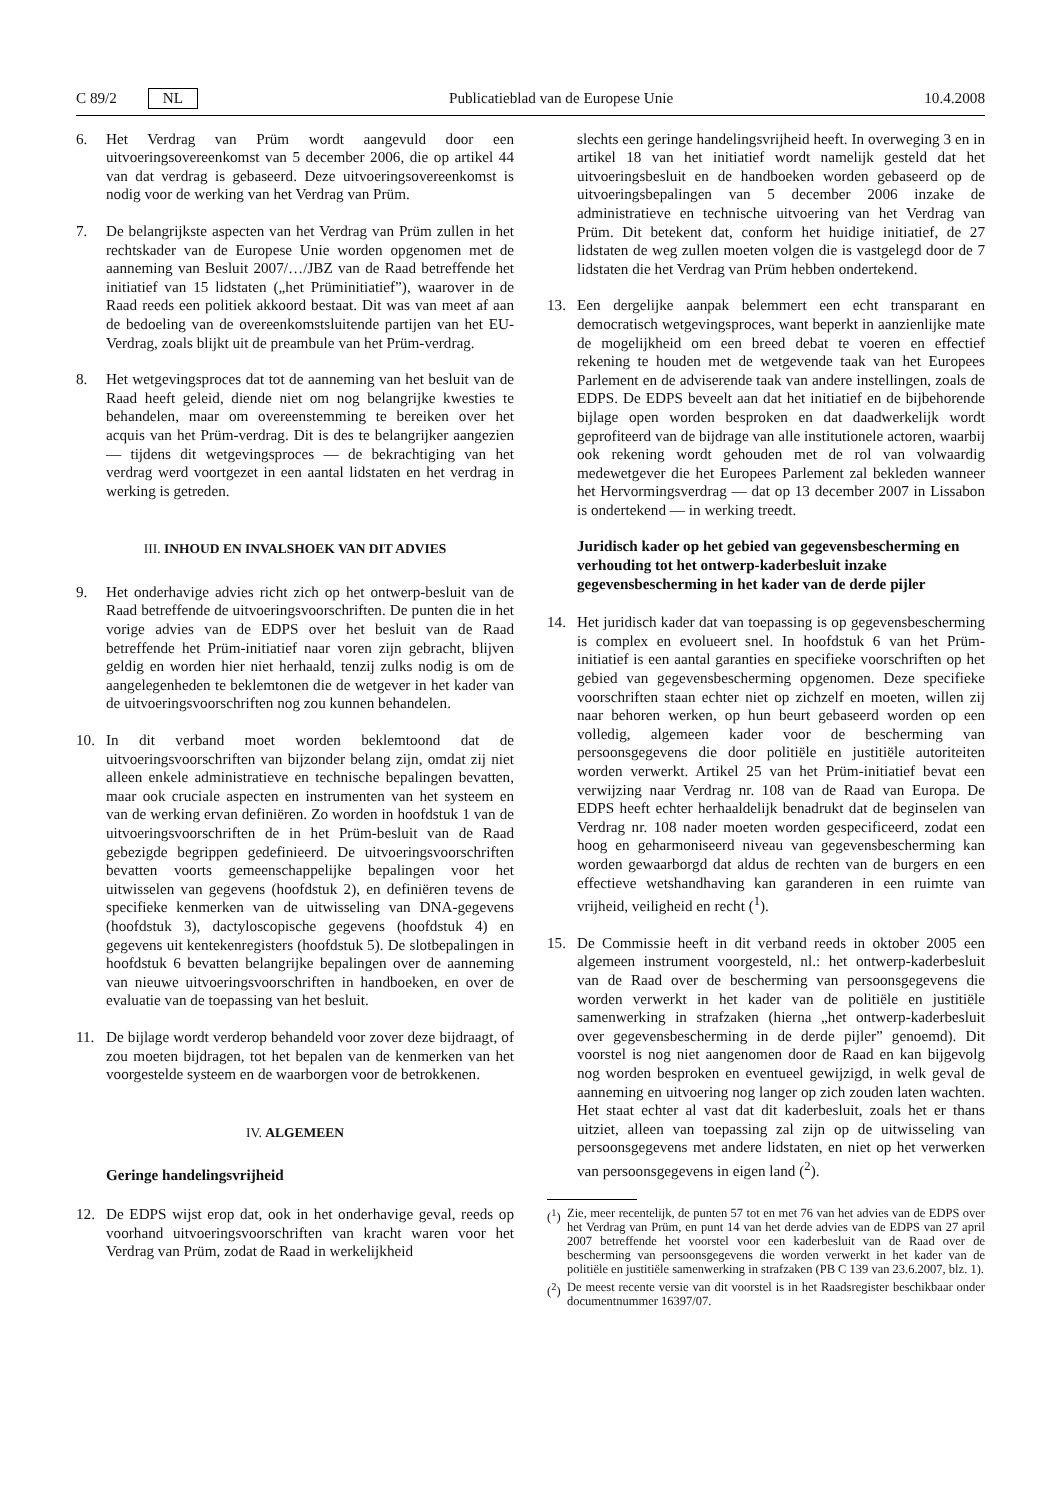C 89/2 NL Publicatieblad van de Europese Unie 10.4.2008
6. Het Verdrag van Prüm wordt aangevuld door een uitvoeringsovereenkomst van 5 december 2006, die op artikel 44 van dat verdrag is gebaseerd. Deze uitvoeringsovereenkomst is nodig voor de werking van het Verdrag van Prüm.
7. De belangrijkste aspecten van het Verdrag van Prüm zullen in het rechtskader van de Europese Unie worden opgenomen met de aanneming van Besluit 2007/…/JBZ van de Raad betreffende het initiatief van 15 lidstaten („het Prüminitiatief”), waarover in de Raad reeds een politiek akkoord bestaat. Dit was van meet af aan de bedoeling van de overeenkomstsluitende partijen van het EU-Verdrag, zoals blijkt uit de preambule van het Prüm-verdrag.
8. Het wetgevingsproces dat tot de aanneming van het besluit van de Raad heeft geleid, diende niet om nog belangrijke kwesties te behandelen, maar om overeenstemming te bereiken over het acquis van het Prüm-verdrag. Dit is des te belangrijker aangezien — tijdens dit wetgevingsproces — de bekrachtiging van het verdrag werd voortgezet in een aantal lidstaten en het verdrag in werking is getreden.
III. INHOUD EN INVALSHOEK VAN DIT ADVIES
9. Het onderhavige advies richt zich op het ontwerp-besluit van de Raad betreffende de uitvoeringsvoorschriften. De punten die in het vorige advies van de EDPS over het besluit van de Raad betreffende het Prüm-initiatief naar voren zijn gebracht, blijven geldig en worden hier niet herhaald, tenzij zulks nodig is om de aangelegenheden te beklemtonen die de wetgever in het kader van de uitvoeringsvoorschriften nog zou kunnen behandelen.
10. In dit verband moet worden beklemtoond dat de uitvoeringsvoorschriften van bijzonder belang zijn, omdat zij niet alleen enkele administratieve en technische bepalingen bevatten, maar ook cruciale aspecten en instrumenten van het systeem en van de werking ervan definiëren. Zo worden in hoofdstuk 1 van de uitvoeringsvoorschriften de in het Prüm-besluit van de Raad gebezigde begrippen gedefinieerd. De uitvoeringsvoorschriften bevatten voorts gemeenschappelijke bepalingen voor het uitwisselen van gegevens (hoofdstuk 2), en definiëren tevens de specifieke kenmerken van de uitwisseling van DNA-gegevens (hoofdstuk 3), dactyloscopische gegevens (hoofdstuk 4) en gegevens uit kentekenregisters (hoofdstuk 5). De slotbepalingen in hoofdstuk 6 bevatten belangrijke bepalingen over de aanneming van nieuwe uitvoeringsvoorschriften in handboeken, en over de evaluatie van de toepassing van het besluit.
11. De bijlage wordt verderop behandeld voor zover deze bijdraagt, of zou moeten bijdragen, tot het bepalen van de kenmerken van het voorgestelde systeem en de waarborgen voor de betrokkenen.
IV. ALGEMEEN
Geringe handelingsvrijheid
12. De EDPS wijst erop dat, ook in het onderhavige geval, reeds op voorhand uitvoeringsvoorschriften van kracht waren voor het Verdrag van Prüm, zodat de Raad in werkelijkheid
slechts een geringe handelingsvrijheid heeft. In overweging 3 en in artikel 18 van het initiatief wordt namelijk gesteld dat het uitvoeringsbesluit en de handboeken worden gebaseerd op de uitvoeringsbepalingen van 5 december 2006 inzake de administratieve en technische uitvoering van het Verdrag van Prüm. Dit betekent dat, conform het huidige initiatief, de 27 lidstaten de weg zullen moeten volgen die is vastgelegd door de 7 lidstaten die het Verdrag van Prüm hebben ondertekend.
13. Een dergelijke aanpak belemmert een echt transparant en democratisch wetgevingsproces, want beperkt in aanzienlijke mate de mogelijkheid om een breed debat te voeren en effectief rekening te houden met de wetgevende taak van het Europees Parlement en de adviserende taak van andere instellingen, zoals de EDPS. De EDPS beveelt aan dat het initiatief en de bijbehorende bijlage open worden besproken en dat daadwerkelijk wordt geprofiteerd van de bijdrage van alle institutionele actoren, waarbij ook rekening wordt gehouden met de rol van volwaardig medewetgever die het Europees Parlement zal bekleden wanneer het Hervormingsverdrag — dat op 13 december 2007 in Lissabon is ondertekend — in werking treedt.
Juridisch kader op het gebied van gegevensbescherming en verhouding tot het ontwerp-kaderbesluit inzake gegevensbescherming in het kader van de derde pijler
14. Het juridisch kader dat van toepassing is op gegevensbescherming is complex en evolueert snel. In hoofdstuk 6 van het Prüm-initiatief is een aantal garanties en specifieke voorschriften op het gebied van gegevensbescherming opgenomen. Deze specifieke voorschriften staan echter niet op zichzelf en moeten, willen zij naar behoren werken, op hun beurt gebaseerd worden op een volledig, algemeen kader voor de bescherming van persoonsgegevens die door politiële en justitiële autoriteiten worden verwerkt. Artikel 25 van het Prüm-initiatief bevat een verwijzing naar Verdrag nr. 108 van de Raad van Europa. De EDPS heeft echter herhaaldelijk benadrukt dat de beginselen van Verdrag nr. 108 nader moeten worden gespecificeerd, zodat een hoog en geharmoniseerd niveau van gegevensbescherming kan worden gewaarborgd dat aldus de rechten van de burgers en een effectieve wetshandhaving kan garanderen in een ruimte van vrijheid, veiligheid en recht (<sup>1</sup>).
15. De Commissie heeft in dit verband reeds in oktober 2005 een algemeen instrument voorgesteld, nl.: het ontwerp-kaderbesluit van de Raad over de bescherming van persoonsgegevens die worden verwerkt in het kader van de politiële en justitiële samenwerking in strafzaken (hierna „het ontwerp-kaderbesluit over gegevensbescherming in de derde pijler” genoemd). Dit voorstel is nog niet aangenomen door de Raad en kan bijgevolg nog worden besproken en eventueel gewijzigd, in welk geval de aanneming en uitvoering nog langer op zich zouden laten wachten. Het staat echter al vast dat dit kaderbesluit, zoals het er thans uitziet, alleen van toepassing zal zijn op de uitwisseling van persoonsgegevens met andere lidstaten, en niet op het verwerken van persoonsgegevens in eigen land (<sup>2</sup>).
(<sup>1</sup>) Zie, meer recentelijk, de punten 57 tot en met 76 van het advies van de EDPS over het Verdrag van Prüm, en punt 14 van het derde advies van de EDPS van 27 april 2007 betreffende het voorstel voor een kaderbesluit van de Raad over de bescherming van persoonsgegevens die worden verwerkt in het kader van de politiële en justitiële samenwerking in strafzaken (PB C 139 van 23.6.2007, blz. 1).
(<sup>2</sup>) De meest recente versie van dit voorstel is in het Raadsregister beschikbaar onder documentnummer 16397/07.